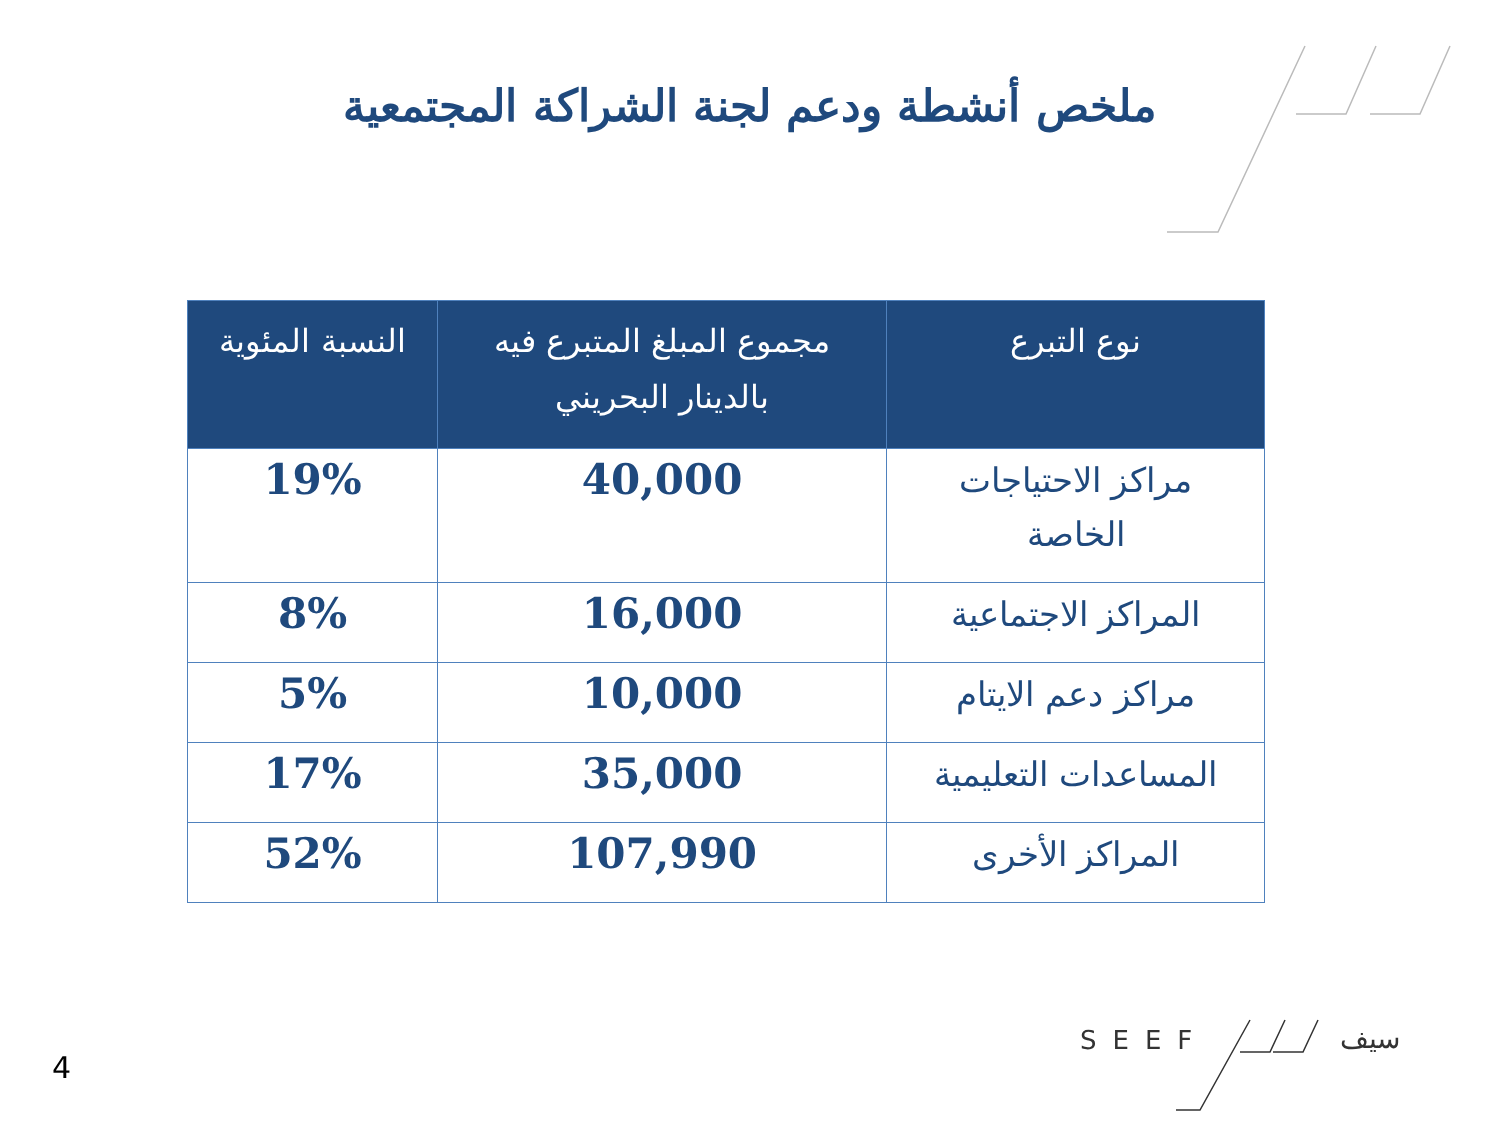ملخص أنشطة ودعم لجنة الشراكة المجتمعية
| نوع التبرع | مجموع المبلغ المتبرع فيه بالدينار البحريني | النسبة المئوية |
| --- | --- | --- |
| مراكز الاحتياجات الخاصة | 40,000 | 19% |
| المراكز الاجتماعية | 16,000 | 8% |
| مراكز دعم الايتام | 10,000 | 5% |
| المساعدات التعليمية | 35,000 | 17% |
| المراكز الأخرى | 107,990 | 52% |
4
SEEF سيف